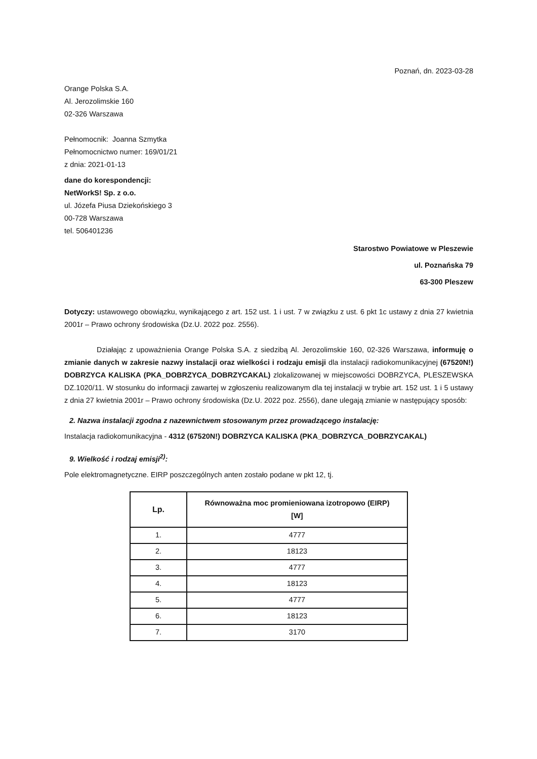Poznań, dn. 2023-03-28
Orange Polska S.A.
Al. Jerozolimskie 160
02-326 Warszawa
Pełnomocnik: Joanna Szmytka
Pełnomocnictwo numer: 169/01/21
z dnia: 2021-01-13
dane do korespondencji:
NetWorkS! Sp. z o.o.
ul. Józefa Piusa Dziekońskiego 3
00-728 Warszawa
tel. 506401236
Starostwo Powiatowe w Pleszewie
ul. Poznańska 79
63-300 Pleszew
Dotyczy: ustawowego obowiązku, wynikającego z art. 152 ust. 1 i ust. 7 w związku z ust. 6 pkt 1c ustawy z dnia 27 kwietnia 2001r – Prawo ochrony środowiska (Dz.U. 2022 poz. 2556).
Działając z upoważnienia Orange Polska S.A. z siedzibą Al. Jerozolimskie 160, 02-326 Warszawa, informuję o zmianie danych w zakresie nazwy instalacji oraz wielkości i rodzaju emisji dla instalacji radiokomunikacyjnej (67520N!) DOBRZYCA KALISKA (PKA_DOBRZYCA_DOBRZYCAKAL) zlokalizowanej w miejscowości DOBRZYCA, PLESZEWSKA DZ.1020/11. W stosunku do informacji zawartej w zgłoszeniu realizowanym dla tej instalacji w trybie art. 152 ust. 1 i 5 ustawy z dnia 27 kwietnia 2001r – Prawo ochrony środowiska (Dz.U. 2022 poz. 2556), dane ulegają zmianie w następujący sposób:
2. Nazwa instalacji zgodna z nazewnictwem stosowanym przez prowadzącego instalację:
Instalacja radiokomunikacyjna - 4312 (67520N!) DOBRZYCA KALISKA (PKA_DOBRZYCA_DOBRZYCAKAL)
9. Wielkość i rodzaj emisji<sup>2)</sup>:
Pole elektromagnetyczne. EIRP poszczególnych anten zostało podane w pkt 12, tj.
| Lp. | Równoważna moc promieniowana izotropowo (EIRP) [W] |
| --- | --- |
| 1. | 4777 |
| 2. | 18123 |
| 3. | 4777 |
| 4. | 18123 |
| 5. | 4777 |
| 6. | 18123 |
| 7. | 3170 |